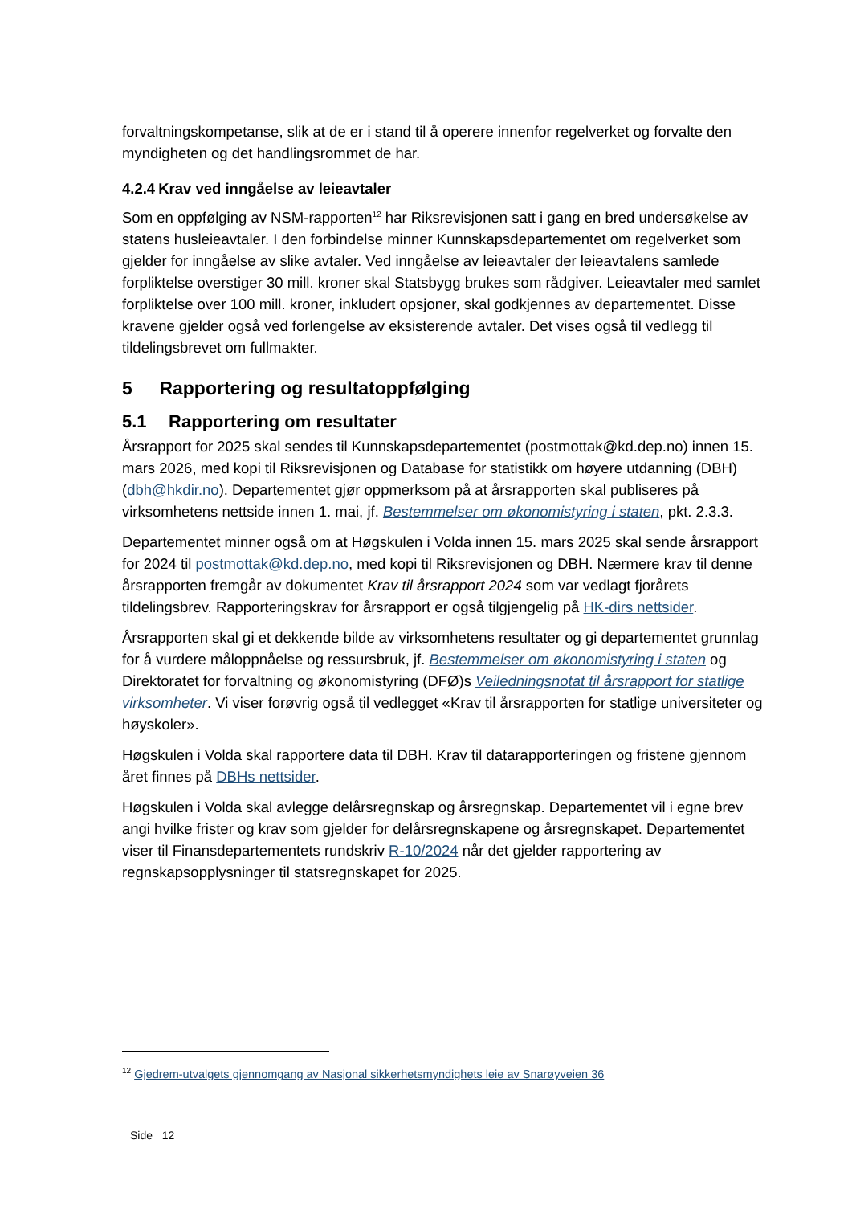forvaltningskompetanse, slik at de er i stand til å operere innenfor regelverket og forvalte den myndigheten og det handlingsrommet de har.
4.2.4 Krav ved inngåelse av leieavtaler
Som en oppfølging av NSM-rapporten<sup>12</sup> har Riksrevisjonen satt i gang en bred undersøkelse av statens husleieavtaler. I den forbindelse minner Kunnskapsdepartementet om regelverket som gjelder for inngåelse av slike avtaler. Ved inngåelse av leieavtaler der leieavtalens samlede forpliktelse overstiger 30 mill. kroner skal Statsbygg brukes som rådgiver. Leieavtaler med samlet forpliktelse over 100 mill. kroner, inkludert opsjoner, skal godkjennes av departementet. Disse kravene gjelder også ved forlengelse av eksisterende avtaler. Det vises også til vedlegg til tildelingsbrevet om fullmakter.
5 Rapportering og resultatoppfølging
5.1 Rapportering om resultater
Årsrapport for 2025 skal sendes til Kunnskapsdepartementet (postmottak@kd.dep.no) innen 15. mars 2026, med kopi til Riksrevisjonen og Database for statistikk om høyere utdanning (DBH) (dbh@hkdir.no). Departementet gjør oppmerksom på at årsrapporten skal publiseres på virksomhetens nettside innen 1. mai, jf. Bestemmelser om økonomistyring i staten, pkt. 2.3.3.
Departementet minner også om at Høgskulen i Volda innen 15. mars 2025 skal sende årsrapport for 2024 til postmottak@kd.dep.no, med kopi til Riksrevisjonen og DBH. Nærmere krav til denne årsrapporten fremgår av dokumentet Krav til årsrapport 2024 som var vedlagt fjorårets tildelingsbrev. Rapporteringskrav for årsrapport er også tilgjengelig på HK-dirs nettsider.
Årsrapporten skal gi et dekkende bilde av virksomhetens resultater og gi departementet grunnlag for å vurdere måloppnåelse og ressursbruk, jf. Bestemmelser om økonomistyring i staten og Direktoratet for forvaltning og økonomistyring (DFØ)s Veiledningsnotat til årsrapport for statlige virksomheter. Vi viser forøvrig også til vedlegget «Krav til årsrapporten for statlige universiteter og høyskoler».
Høgskulen i Volda skal rapportere data til DBH. Krav til datarapporteringen og fristene gjennom året finnes på DBHs nettsider.
Høgskulen i Volda skal avlegge delårsregnskap og årsregnskap. Departementet vil i egne brev angi hvilke frister og krav som gjelder for delårsregnskapene og årsregnskapet. Departementet viser til Finansdepartementets rundskriv R-10/2024 når det gjelder rapportering av regnskapsopplysninger til statsregnskapet for 2025.
<sup>12</sup> Gjedrem-utvalgets gjennomgang av Nasjonal sikkerhetsmyndighets leie av Snarøyveien 36
Side 12